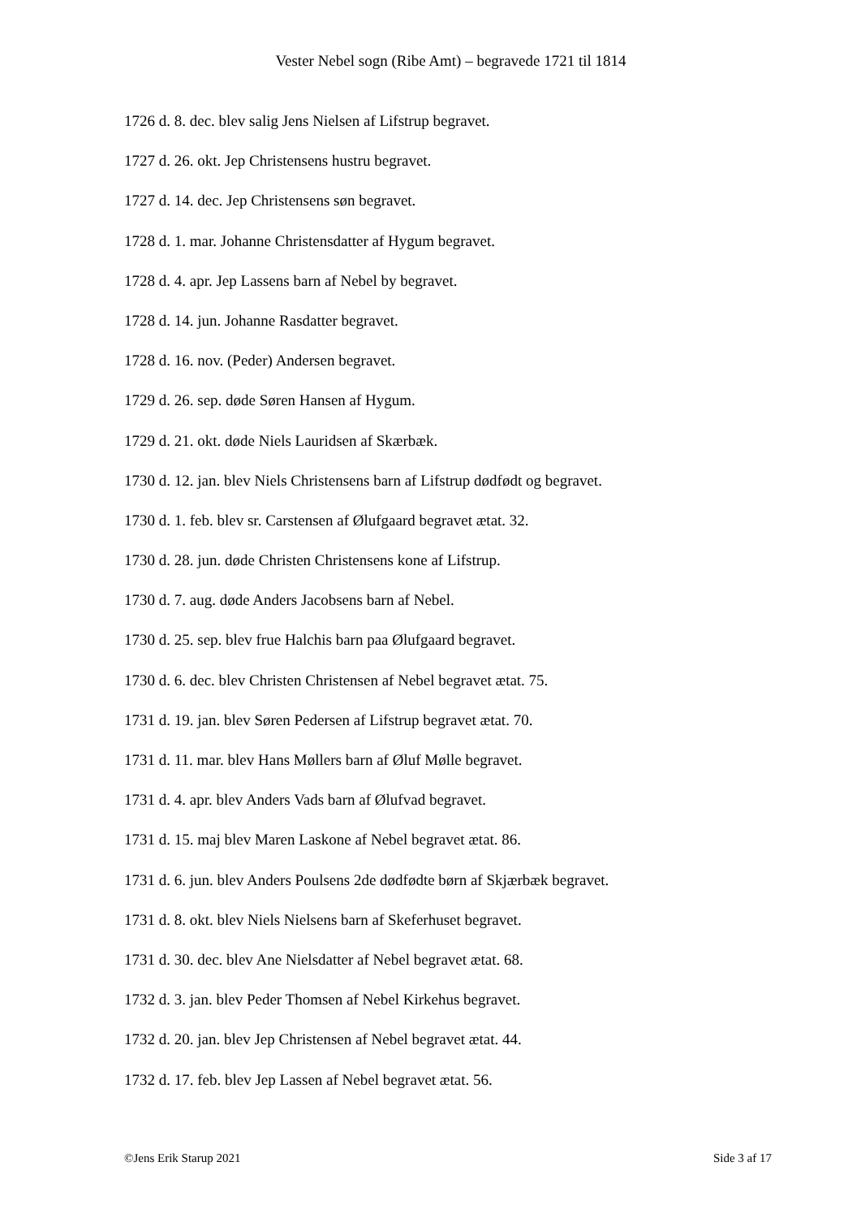Vester Nebel sogn (Ribe Amt) – begravede 1721 til 1814
1726 d. 8. dec. blev salig Jens Nielsen af Lifstrup begravet.
1727 d. 26. okt. Jep Christensens hustru begravet.
1727 d. 14. dec. Jep Christensens søn begravet.
1728 d. 1. mar. Johanne Christensdatter af Hygum begravet.
1728 d. 4. apr. Jep Lassens barn af Nebel by begravet.
1728 d. 14. jun. Johanne Rasdatter begravet.
1728 d. 16. nov. (Peder) Andersen begravet.
1729 d. 26. sep. døde Søren Hansen af Hygum.
1729 d. 21. okt. døde Niels Lauridsen af Skærbæk.
1730 d. 12. jan. blev Niels Christensens barn af Lifstrup dødfødt og begravet.
1730 d. 1. feb. blev sr. Carstensen af Ølufgaard begravet ætat. 32.
1730 d. 28. jun. døde Christen Christensens kone af Lifstrup.
1730 d. 7. aug. døde Anders Jacobsens barn af Nebel.
1730 d. 25. sep. blev frue Halchis barn paa Ølufgaard begravet.
1730 d. 6. dec. blev Christen Christensen af Nebel begravet ætat. 75.
1731 d. 19. jan. blev Søren Pedersen af Lifstrup begravet ætat. 70.
1731 d. 11. mar. blev Hans Møllers barn af Øluf Mølle begravet.
1731 d. 4. apr. blev Anders Vads barn af Ølufvad begravet.
1731 d. 15. maj blev Maren Laskone af Nebel begravet ætat. 86.
1731 d. 6. jun. blev Anders Poulsens 2de dødfødte børn af Skjærbæk begravet.
1731 d. 8. okt. blev Niels Nielsens barn af Skeferhuset begravet.
1731 d. 30. dec. blev Ane Nielsdatter af Nebel begravet ætat. 68.
1732 d. 3. jan. blev Peder Thomsen af Nebel Kirkehus begravet.
1732 d. 20. jan. blev Jep Christensen af Nebel begravet ætat. 44.
1732 d. 17. feb. blev Jep Lassen af Nebel begravet ætat. 56.
©Jens Erik Starup 2021 Side 3 af 17